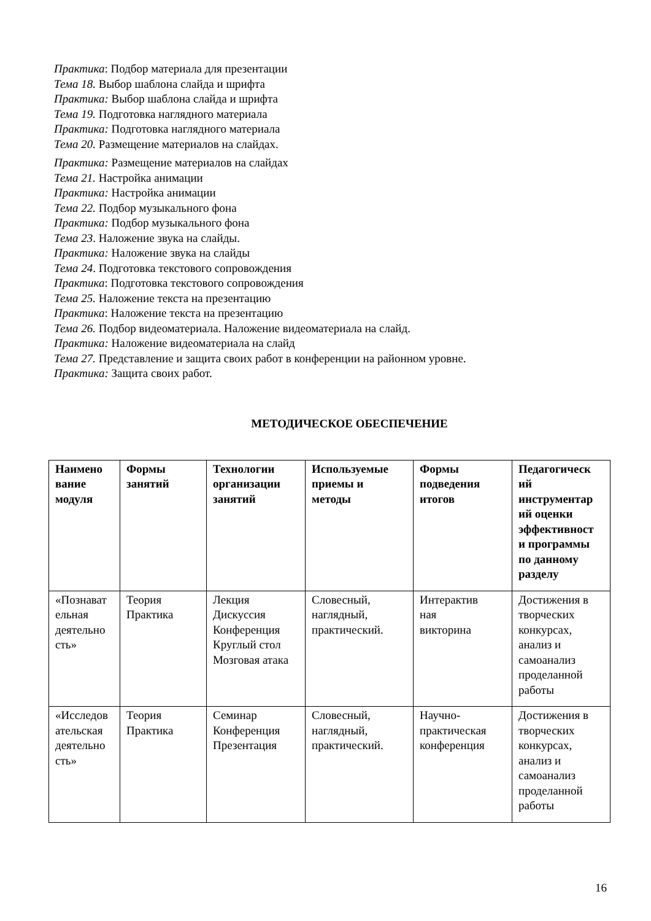Практика: Подбор материала для презентации
Тема 18. Выбор шаблона слайда и шрифта
Практика: Выбор шаблона слайда и шрифта
Тема 19. Подготовка наглядного материала
Практика: Подготовка наглядного материала
Тема 20. Размещение материалов на слайдах.
Практика: Размещение материалов на слайдах
Тема 21. Настройка анимации
Практика: Настройка анимации
Тема 22. Подбор музыкального фона
Практика: Подбор музыкального фона
Тема 23. Наложение звука на слайды.
Практика: Наложение звука на слайды
Тема 24. Подготовка текстового сопровождения
Практика: Подготовка текстового сопровождения
Тема 25. Наложение текста на презентацию
Практика: Наложение текста на презентацию
Тема 26. Подбор видеоматериала. Наложение видеоматериала на слайд.
Практика: Наложение видеоматериала на слайд
Тема 27. Представление и защита своих работ в конференции на районном уровне.
Практика: Защита своих работ.
МЕТОДИЧЕСКОЕ ОБЕСПЕЧЕНИЕ
| Наимено вание модуля | Формы занятий | Технологии организации занятий | Используемые приемы и методы | Формы подведения итогов | Педагогическ ий инструментар ий оценки эффективност и программы по данному разделу |
| --- | --- | --- | --- | --- | --- |
| «Познават ельная деятельно сть» | Теория Практика | Лекция Дискуссия Конференция Круглый стол Мозговая атака | Словесный, наглядный, практический. | Интерактив ная викторина | Достижения в творческих конкурсах, анализ и самоанализ проделанной работы |
| «Исследов ательская деятельно сть» | Теория Практика | Семинар Конференция Презентация | Словесный, наглядный, практический. | Научно- практическая конференция | Достижения в творческих конкурсах, анализ и самоанализ проделанной работы |
16